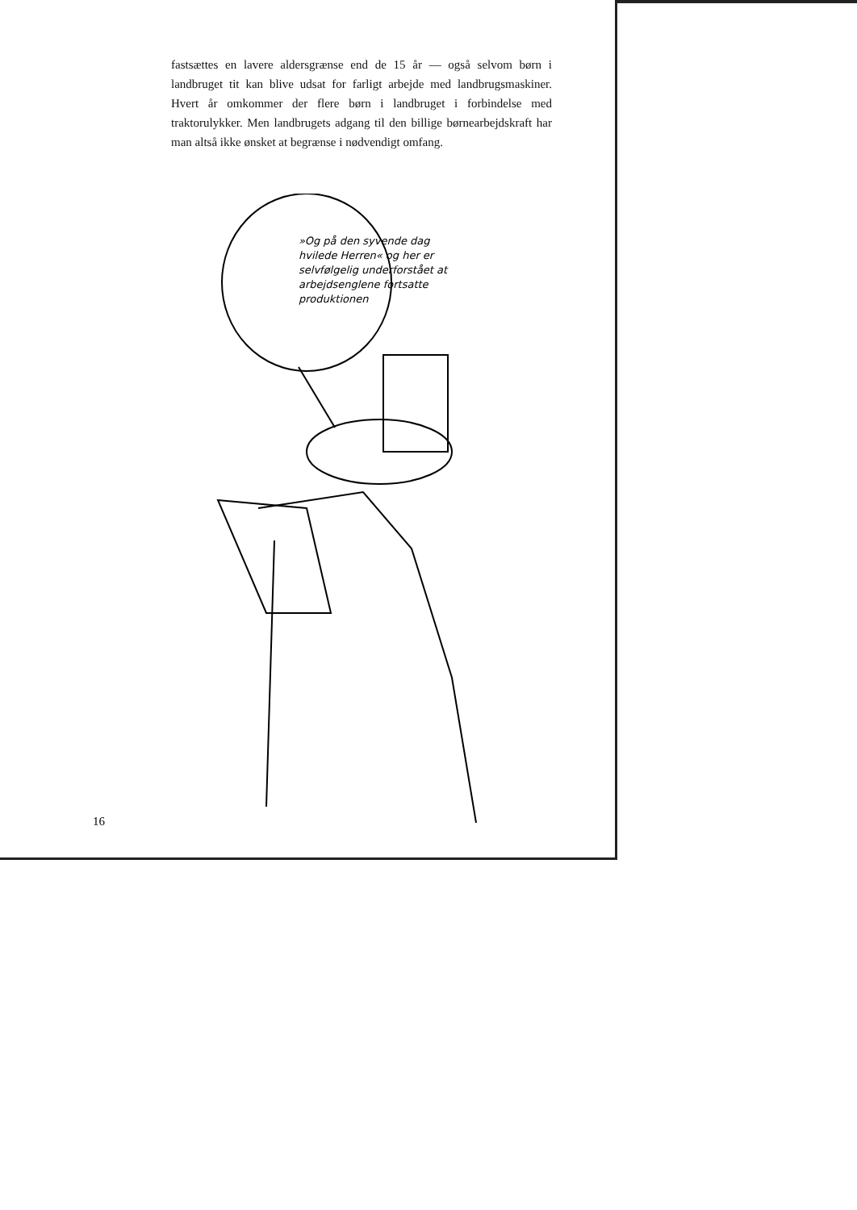fastsættes en lavere aldersgrænse end de 15 år — også selvom børn i landbruget tit kan blive udsat for farligt arbejde med landbrugsmaskiner. Hvert år omkommer der flere børn i landbruget i forbindelse med traktorulykker. Men landbrugets adgang til den billige børnearbejdskraft har man altså ikke ønsket at begrænse i nødvendigt omfang.
»Og på den syvende dag hvilede Herren« og her er selvfølgelig underforstået at arbejdsenglene fortsatte produktionen
16